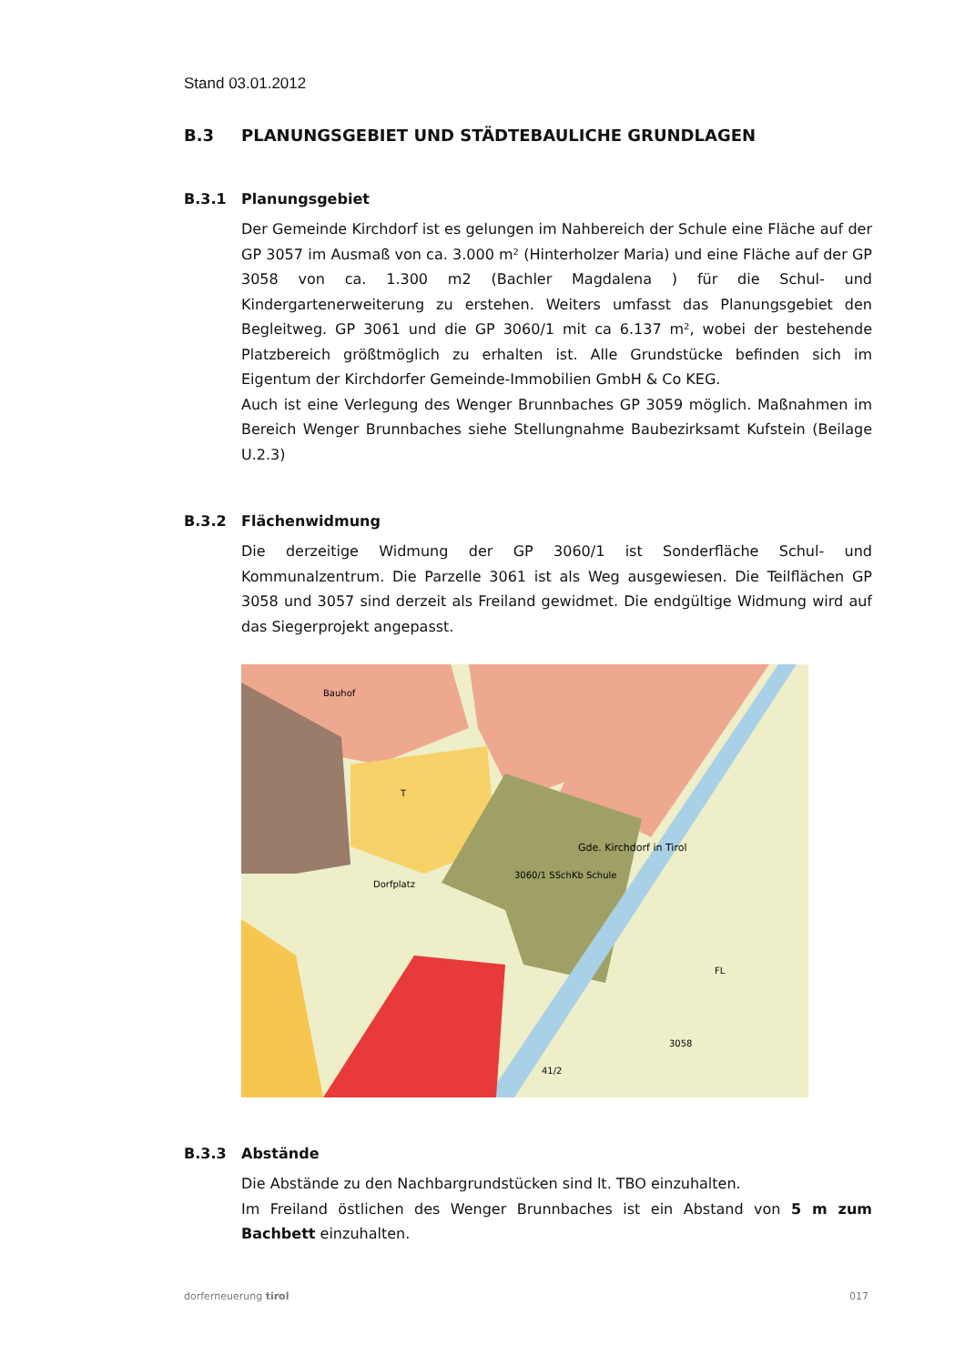Stand 03.01.2012
B.3 PLANUNGSGEBIET UND STÄDTEBAULICHE GRUNDLAGEN
B.3.1 Planungsgebiet
Der Gemeinde Kirchdorf ist es gelungen im Nahbereich der Schule eine Fläche auf der GP 3057 im Ausmaß von ca. 3.000 m² (Hinterholzer Maria) und eine Fläche auf der GP 3058 von ca. 1.300 m2 (Bachler Magdalena ) für die Schul- und Kindergartenerweiterung zu erstehen. Weiters umfasst das Planungsgebiet den Begleitweg. GP 3061 und die GP 3060/1 mit ca 6.137 m², wobei der bestehende Platzbereich größtmöglich zu erhalten ist. Alle Grundstücke befinden sich im Eigentum der Kirchdorfer Gemeinde-Immobilien GmbH & Co KEG.
Auch ist eine Verlegung des Wenger Brunnbaches GP 3059 möglich. Maßnahmen im Bereich Wenger Brunnbaches siehe Stellungnahme Baubezirksamt Kufstein (Beilage U.2.3)
B.3.2 Flächenwidmung
Die derzeitige Widmung der GP 3060/1 ist Sonderfläche Schul- und Kommunalzentrum. Die Parzelle 3061 ist als Weg ausgewiesen. Die Teilflächen GP 3058 und 3057 sind derzeit als Freiland gewidmet. Die endgültige Widmung wird auf das Siegerprojekt angepasst.
Gde. Kirchdorf in Tirol
3060/1 SSchKb Schule
Dorfplatz
FL
3058
41/2
Bauhof
T
B.3.3 Abstände
Die Abstände zu den Nachbargrundstücken sind lt. TBO einzuhalten.
Im Freiland östlichen des Wenger Brunnbaches ist ein Abstand von 5 m zum Bachbett einzuhalten.
dorferneuerung tirol 017